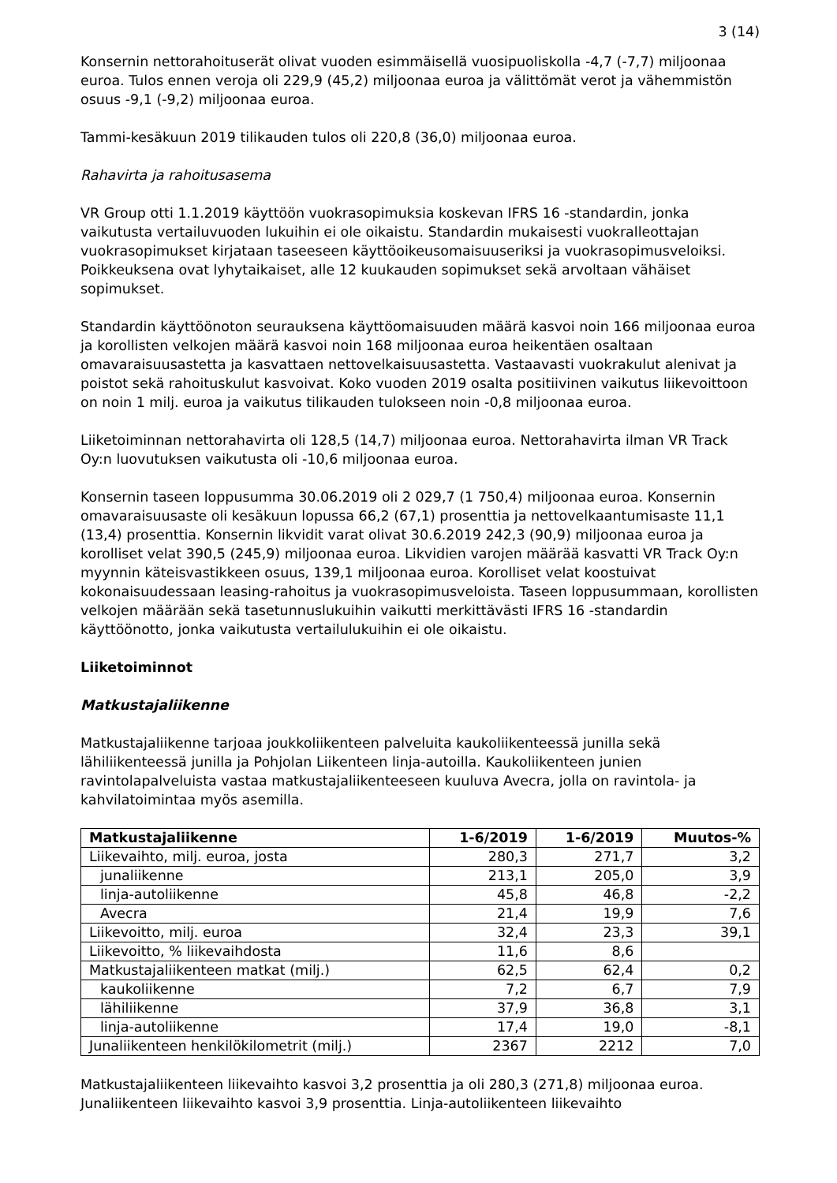3 (14)
Konsernin nettorahoituserät olivat vuoden esimmäisellä vuosipuoliskolla -4,7 (-7,7) miljoonaa euroa. Tulos ennen veroja oli 229,9 (45,2) miljoonaa euroa ja välittömät verot ja vähemmistön osuus -9,1 (-9,2) miljoonaa euroa.
Tammi-kesäkuun 2019 tilikauden tulos oli 220,8 (36,0) miljoonaa euroa.
Rahavirta ja rahoitusasema
VR Group otti 1.1.2019 käyttöön vuokrasopimuksia koskevan IFRS 16 -standardin, jonka vaikutusta vertailuvuoden lukuihin ei ole oikaistu. Standardin mukaisesti vuokralleottajan vuokrasopimukset kirjataan taseeseen käyttöoikeusomaisuuseriksi ja vuokrasopimusveloiksi. Poikkeuksena ovat lyhytaikaiset, alle 12 kuukauden sopimukset sekä arvoltaan vähäiset sopimukset.
Standardin käyttöönoton seurauksena käyttöomaisuuden määrä kasvoi noin 166 miljoonaa euroa ja korollisten velkojen määrä kasvoi noin 168 miljoonaa euroa heikentäen osaltaan omavaraisuusastetta ja kasvattaen nettovelkaisuusastetta. Vastaavasti vuokrakulut alenivat ja poistot sekä rahoituskulut kasvoivat. Koko vuoden 2019 osalta positiivinen vaikutus liikevoittoon on noin 1 milj. euroa ja vaikutus tilikauden tulokseen noin -0,8 miljoonaa euroa.
Liiketoiminnan nettorahavirta oli 128,5 (14,7) miljoonaa euroa. Nettorahavirta ilman VR Track Oy:n luovutuksen vaikutusta oli -10,6 miljoonaa euroa.
Konsernin taseen loppusumma 30.06.2019 oli 2 029,7 (1 750,4) miljoonaa euroa. Konsernin omavaraisuusaste oli kesäkuun lopussa 66,2 (67,1) prosenttia ja nettovelkaantumisaste 11,1 (13,4) prosenttia. Konsernin likvidit varat olivat 30.6.2019 242,3 (90,9) miljoonaa euroa ja korolliset velat 390,5 (245,9) miljoonaa euroa. Likvidien varojen määrää kasvatti VR Track Oy:n myynnin käteisvastikkeen osuus, 139,1 miljoonaa euroa. Korolliset velat koostuivat kokonaisuudessaan leasing-rahoitus ja vuokrasopimusveloista. Taseen loppusummaan, korollisten velkojen määrään sekä tasetunnuslukuihin vaikutti merkittävästi IFRS 16 -standardin käyttöönotto, jonka vaikutusta vertailulukuihin ei ole oikaistu.
Liiketoiminnot
Matkustajaliikenne
Matkustajaliikenne tarjoaa joukkoliikenteen palveluita kaukoliikenteessä junilla sekä lähiliikenteessä junilla ja Pohjolan Liikenteen linja-autoilla. Kaukoliikenteen junien ravintolapalveluista vastaa matkustajaliikenteeseen kuuluva Avecra, jolla on ravintola- ja kahvilatoimintaa myös asemilla.
| Matkustajaliikenne | 1-6/2019 | 1-6/2019 | Muutos-% |
| --- | --- | --- | --- |
| Liikevaihto, milj. euroa, josta | 280,3 | 271,7 | 3,2 |
| junaliikenne | 213,1 | 205,0 | 3,9 |
| linja-autoliikenne | 45,8 | 46,8 | -2,2 |
| Avecra | 21,4 | 19,9 | 7,6 |
| Liikevoitto, milj. euroa | 32,4 | 23,3 | 39,1 |
| Liikevoitto, % liikevaihdosta | 11,6 | 8,6 | |
| Matkustajaliikenteen matkat (milj.) | 62,5 | 62,4 | 0,2 |
| kaukoliikenne | 7,2 | 6,7 | 7,9 |
| lähiliikenne | 37,9 | 36,8 | 3,1 |
| linja-autoliikenne | 17,4 | 19,0 | -8,1 |
| Junaliikenteen henkilökilometrit (milj.) | 2367 | 2212 | 7,0 |
Matkustajaliikenteen liikevaihto kasvoi 3,2 prosenttia ja oli 280,3 (271,8) miljoonaa euroa. Junaliikenteen liikevaihto kasvoi 3,9 prosenttia. Linja-autoliikenteen liikevaihto